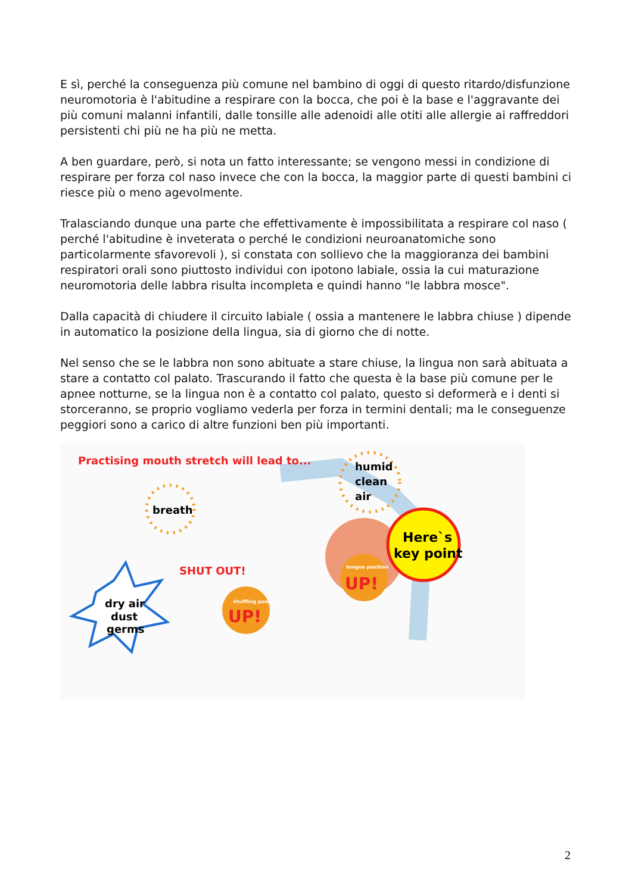E sì, perché la conseguenza più comune nel bambino di oggi di questo ritardo/disfunzione neuromotoria è l'abitudine a respirare con la bocca, che poi è la base e l'aggravante dei più comuni malanni infantili, dalle tonsille alle adenoidi alle otiti alle allergie ai raffreddori persistenti chi più ne ha più ne metta.
A ben guardare, però, si nota un fatto interessante; se vengono messi in condizione di respirare per forza col naso invece che con la bocca, la maggior parte di questi bambini ci riesce più o meno agevolmente.
Tralasciando dunque una parte che effettivamente è impossibilitata a respirare col naso ( perché l'abitudine è inveterata o perché le condizioni neuroanatomiche sono particolarmente sfavorevoli ), si constata con sollievo che la maggioranza dei bambini respiratori orali sono piuttosto individui con ipotono labiale, ossia la cui maturazione neuromotoria delle labbra risulta incompleta e quindi hanno "le labbra mosce".
Dalla capacità di chiudere il circuito labiale ( ossia a mantenere le labbra chiuse ) dipende in automatico la posizione della lingua, sia di giorno che di notte.
Nel senso che se le labbra non sono abituate a stare chiuse, la lingua non sarà abituata a stare a contatto col palato. Trascurando il fatto che questa è la base più comune per le apnee notturne, se la lingua non è a contatto col palato, questo si deformerà e i denti si storceranno, se proprio vogliamo vederla per forza in termini dentali; ma le conseguenze peggiori sono a carico di altre funzioni ben più importanti.
Practising mouth stretch will lead to...
breath
humid
clean
air
Here`s
key point
SHUT OUT!
tongue position
UP!
shuffling power
UP!
dry air
dust
germs
2